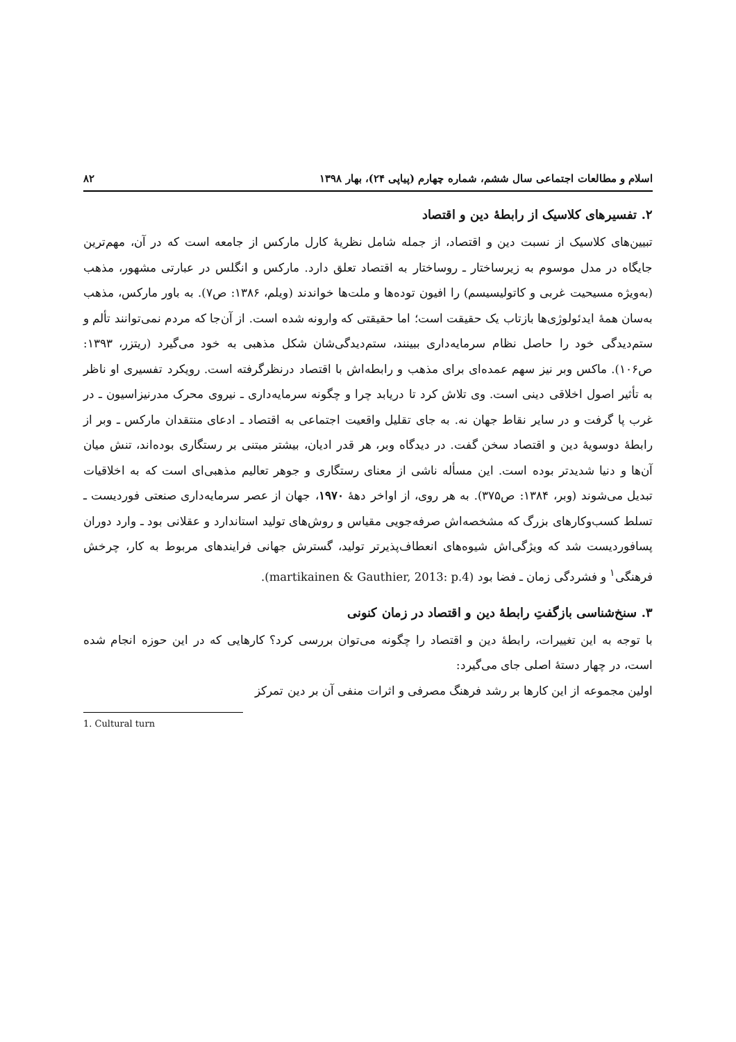اسلام و مطالعات اجتماعی سال ششم، شماره چهارم (پیاپی ۲۴)، بهار ۱۳۹۸ ۸۲
۲. تفسیرهای کلاسیک از رابطهٔ دین و اقتصاد
تبیین‌های کلاسیک از نسبت دین و اقتصاد، از جمله شامل نظریهٔ کارل مارکس از جامعه است که در آن، مهم‌ترین جایگاه در مدل موسوم به زیرساختار ـ روساختار به اقتصاد تعلق دارد. مارکس و انگلس در عبارتی مشهور، مذهب (به‌ویژه مسیحیت غربی و کاتولیسیسم) را افیون توده‌ها و ملت‌ها خواندند (ویلم، ۱۳۸۶: ص۷). به باور مارکس، مذهب به‌سان همهٔ ایدئولوژی‌ها بازتاب یک حقیقت است؛ اما حقیقتی که وارونه شده است. از آن‌جا که مردم نمی‌توانند تألم و ستم‌دیدگی خود را حاصل نظام سرمایه‌داری ببینند، ستم‌دیدگی‌شان شکل مذهبی به خود می‌گیرد (ریتزر، ۱۳۹۳: ص۱۰۶). ماکس وبر نیز سهم عمده‌ای برای مذهب و رابطه‌اش با اقتصاد درنظرگرفته است. رویکرد تفسیری او ناظر به تأثیر اصول اخلاقی دینی است. وی تلاش کرد تا دریابد چرا و چگونه سرمایه‌داری ـ نیروی محرک مدرنیزاسیون ـ در غرب پا گرفت و در سایر نقاط جهان نه. به جای تقلیل واقعیت اجتماعی به اقتصاد ـ ادعای منتقدان مارکس ـ وبر از رابطهٔ دوسویهٔ دین و اقتصاد سخن گفت. در دیدگاه وبر، هر قدر ادیان، بیشتر مبتنی بر رستگاری بوده‌اند، تنش میان آن‌ها و دنیا شدیدتر بوده است. این مسأله ناشی از معنای رستگاری و جوهر تعالیم مذهبی‌ای است که به اخلاقیات تبدیل می‌شوند (وبر، ۱۳۸۴: ص۳۷۵). به هر روی، از اواخر دههٔ ۱۹۷۰، جهان از عصر سرمایه‌داری صنعتی فوردیست ـ تسلط کسب‌وکارهای بزرگ که مشخصه‌اش صرفه‌جویی مقیاس و روش‌های تولید استاندارد و عقلانی بود ـ وارد دوران پسافوردیست شد که ویژگی‌اش شیوه‌های انعطاف‌پذیرتر تولید، گسترش جهانی فرایندهای مربوط به کار، چرخش فرهنگی<sup>۱</sup> و فشردگی زمان ـ فضا بود (martikainen & Gauthier, 2013: p.4).
۳. سنخ‌شناسی بازگفتِ رابطهٔ دین و اقتصاد در زمان کنونی
با توجه به این تغییرات، رابطهٔ دین و اقتصاد را چگونه می‌توان بررسی کرد؟ کارهایی که در این حوزه انجام شده است، در چهار دستهٔ اصلی جای می‌گیرد:
اولین مجموعه از این کارها بر رشد فرهنگ مصرفی و اثرات منفی آن بر دین تمرکز
1. Cultural turn